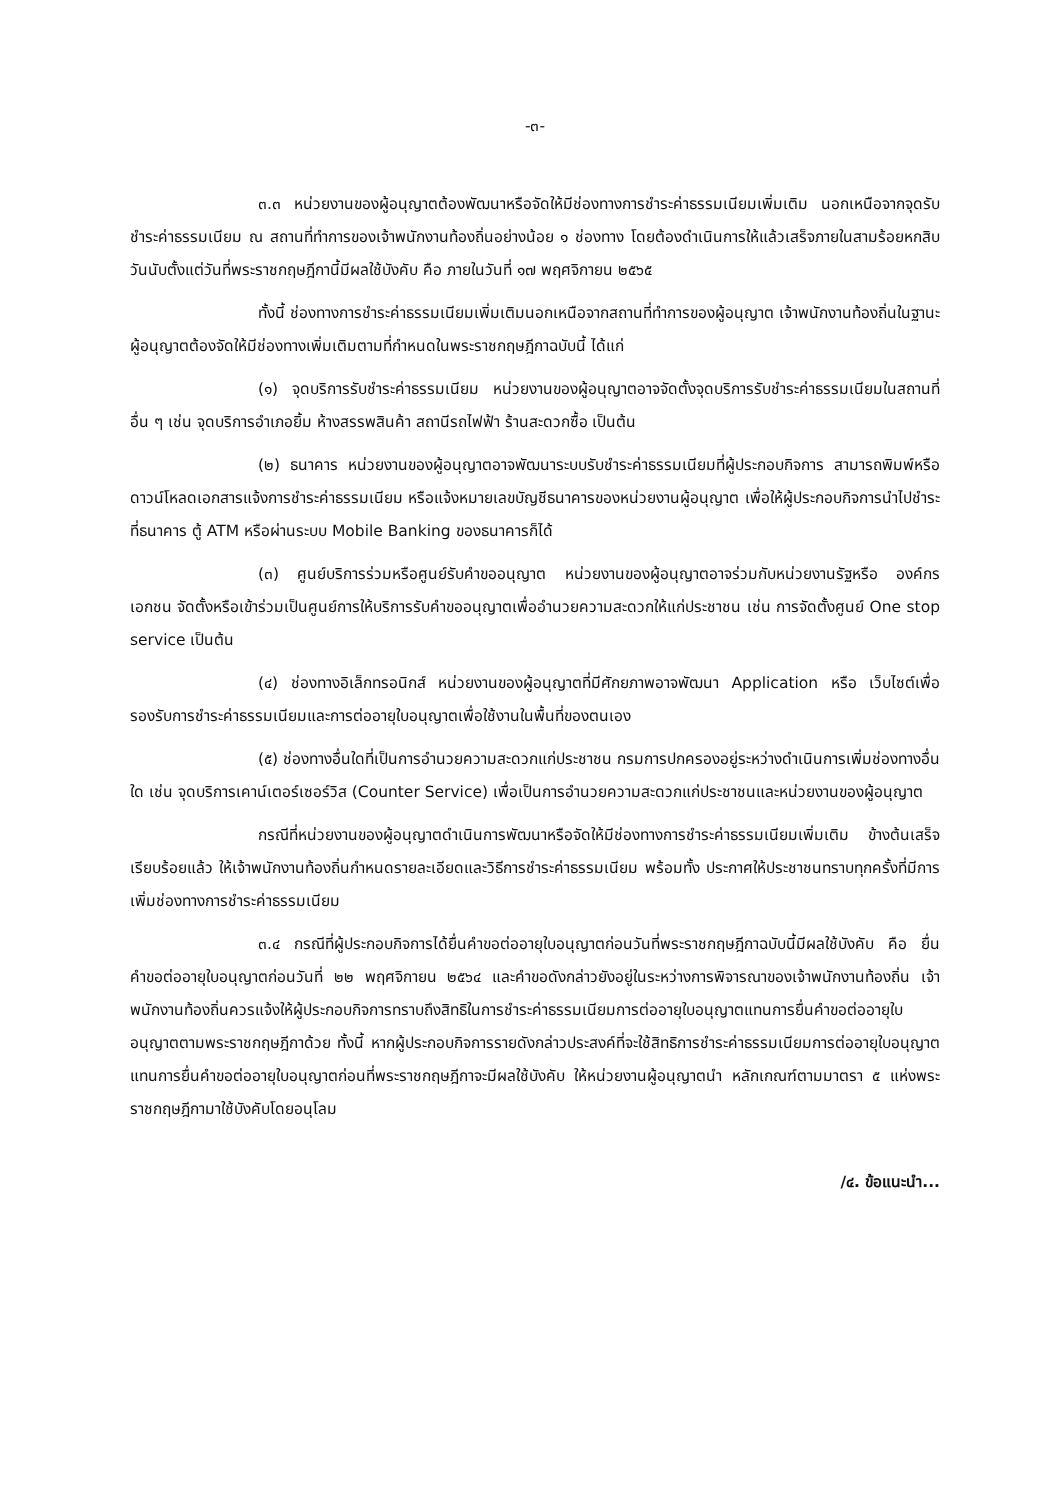-๓-
๓.๓ หน่วยงานของผู้อนุญาตต้องพัฒนาหรือจัดให้มีช่องทางการชำระค่าธรรมเนียมเพิ่มเติม นอกเหนือจากจุดรับชำระค่าธรรมเนียม ณ สถานที่ทำการของเจ้าพนักงานท้องถิ่นอย่างน้อย ๑ ช่องทาง โดยต้องดำเนินการให้แล้วเสร็จภายในสามร้อยหกสิบวันนับตั้งแต่วันที่พระราชกฤษฎีกานี้มีผลใช้บังคับ คือ ภายในวันที่ ๑๗ พฤศจิกายน ๒๕๖๕
ทั้งนี้ ช่องทางการชำระค่าธรรมเนียมเพิ่มเติมนอกเหนือจากสถานที่ทำการของผู้อนุญาต เจ้าพนักงานท้องถิ่นในฐานะผู้อนุญาตต้องจัดให้มีช่องทางเพิ่มเติมตามที่กำหนดในพระราชกฤษฎีกาฉบับนี้ ได้แก่
(๑) จุดบริการรับชำระค่าธรรมเนียม หน่วยงานของผู้อนุญาตอาจจัดตั้งจุดบริการรับชำระค่าธรรมเนียมในสถานที่อื่น ๆ เช่น จุดบริการอำเภอยิ้ม ห้างสรรพสินค้า สถานีรถไฟฟ้า ร้านสะดวกซื้อ เป็นต้น
(๒) ธนาคาร หน่วยงานของผู้อนุญาตอาจพัฒนาระบบรับชำระค่าธรรมเนียมที่ผู้ประกอบกิจการ สามารถพิมพ์หรือดาวน์โหลดเอกสารแจ้งการชำระค่าธรรมเนียม หรือแจ้งหมายเลขบัญชีธนาคารของหน่วยงานผู้อนุญาต เพื่อให้ผู้ประกอบกิจการนำไปชำระที่ธนาคาร ตู้ ATM หรือผ่านระบบ Mobile Banking ของธนาคารก็ได้
(๓) ศูนย์บริการร่วมหรือศูนย์รับคำขออนุญาต หน่วยงานของผู้อนุญาตอาจร่วมกับหน่วยงานรัฐหรือ องค์กรเอกชน จัดตั้งหรือเข้าร่วมเป็นศูนย์การให้บริการรับคำขออนุญาตเพื่ออำนวยความสะดวกให้แก่ประชาชน เช่น การจัดตั้งศูนย์ One stop service เป็นต้น
(๔) ช่องทางอิเล็กทรอนิกส์ หน่วยงานของผู้อนุญาตที่มีศักยภาพอาจพัฒนา Application หรือ เว็บไซต์เพื่อรองรับการชำระค่าธรรมเนียมและการต่ออายุใบอนุญาตเพื่อใช้งานในพื้นที่ของตนเอง
(๕) ช่องทางอื่นใดที่เป็นการอำนวยความสะดวกแก่ประชาชน กรมการปกครองอยู่ระหว่างดำเนินการเพิ่มช่องทางอื่นใด เช่น จุดบริการเคาน์เตอร์เซอร์วิส (Counter Service) เพื่อเป็นการอำนวยความสะดวกแก่ประชาชนและหน่วยงานของผู้อนุญาต
กรณีที่หน่วยงานของผู้อนุญาตดำเนินการพัฒนาหรือจัดให้มีช่องทางการชำระค่าธรรมเนียมเพิ่มเติม ข้างต้นเสร็จเรียบร้อยแล้ว ให้เจ้าพนักงานท้องถิ่นกำหนดรายละเอียดและวิธีการชำระค่าธรรมเนียม พร้อมทั้ง ประกาศให้ประชาชนทราบทุกครั้งที่มีการเพิ่มช่องทางการชำระค่าธรรมเนียม
๓.๔ กรณีที่ผู้ประกอบกิจการได้ยื่นคำขอต่ออายุใบอนุญาตก่อนวันที่พระราชกฤษฎีกาฉบับนี้มีผลใช้บังคับ คือ ยื่นคำขอต่ออายุใบอนุญาตก่อนวันที่ ๒๒ พฤศจิกายน ๒๕๖๔ และคำขอดังกล่าวยังอยู่ในระหว่างการพิจารณาของเจ้าพนักงานท้องถิ่น เจ้าพนักงานท้องถิ่นควรแจ้งให้ผู้ประกอบกิจการทราบถึงสิทธิในการชำระค่าธรรมเนียมการต่ออายุใบอนุญาตแทนการยื่นคำขอต่ออายุใบอนุญาตตามพระราชกฤษฎีกาด้วย ทั้งนี้ หากผู้ประกอบกิจการรายดังกล่าวประสงค์ที่จะใช้สิทธิการชำระค่าธรรมเนียมการต่ออายุใบอนุญาต แทนการยื่นคำขอต่ออายุใบอนุญาตก่อนที่พระราชกฤษฎีกาจะมีผลใช้บังคับ ให้หน่วยงานผู้อนุญาตนำ หลักเกณฑ์ตามมาตรา ๕ แห่งพระราชกฤษฎีกามาใช้บังคับโดยอนุโลม
/๔. ข้อแนะนำ...